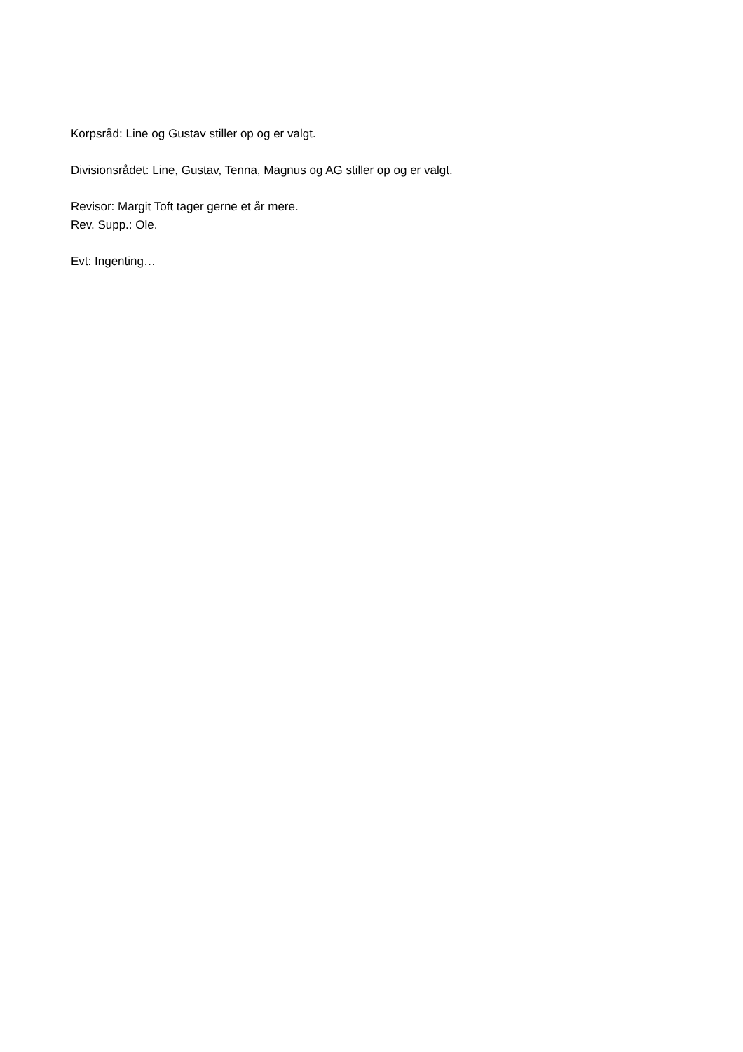Korpsråd: Line og Gustav stiller op og er valgt.
Divisionsrådet: Line, Gustav, Tenna, Magnus og AG stiller op og er valgt.
Revisor: Margit Toft tager gerne et år mere.
Rev. Supp.: Ole.
Evt: Ingenting…